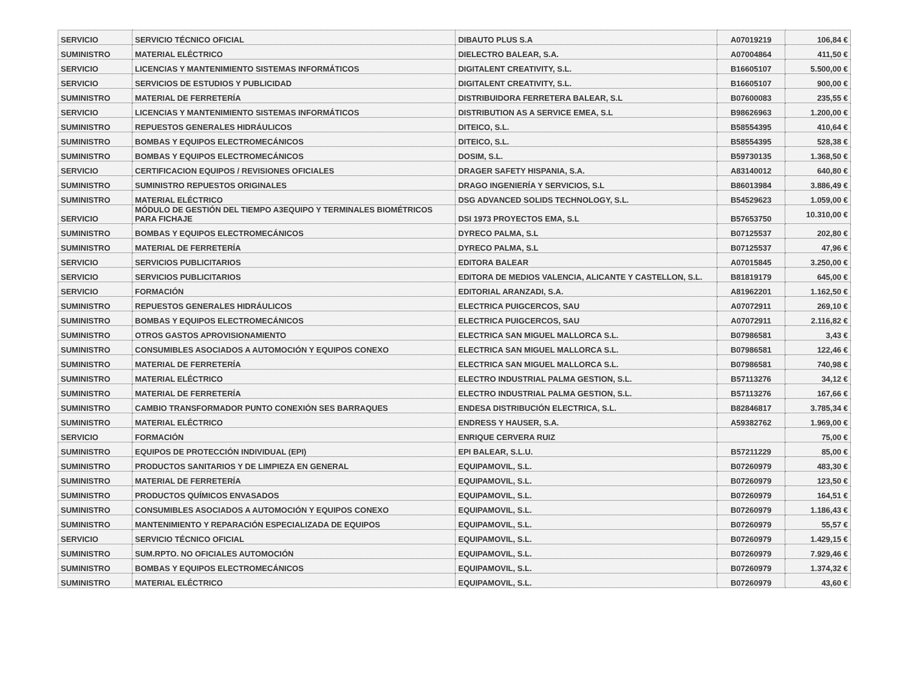| SERVICIO | SERVICIO TÉCNICO OFICIAL | DIBAUTO PLUS S.A | A07019219 | 106,84 € |
| SUMINISTRO | MATERIAL ELÉCTRICO | DIELECTRO BALEAR, S.A. | A07004864 | 411,50 € |
| SERVICIO | LICENCIAS Y MANTENIMIENTO SISTEMAS INFORMÁTICOS | DIGITALENT CREATIVITY, S.L. | B16605107 | 5.500,00 € |
| SERVICIO | SERVICIOS DE ESTUDIOS Y PUBLICIDAD | DIGITALENT CREATIVITY, S.L. | B16605107 | 900,00 € |
| SUMINISTRO | MATERIAL DE FERRETERÍA | DISTRIBUIDORA FERRETERA BALEAR, S.L | B07600083 | 235,55 € |
| SERVICIO | LICENCIAS Y MANTENIMIENTO SISTEMAS INFORMÁTICOS | DISTRIBUTION AS A SERVICE EMEA, S.L | B98626963 | 1.200,00 € |
| SUMINISTRO | REPUESTOS GENERALES HIDRÁULICOS | DITEICO, S.L. | B58554395 | 410,64 € |
| SUMINISTRO | BOMBAS Y EQUIPOS ELECTROMECÁNICOS | DITEICO, S.L. | B58554395 | 528,38 € |
| SUMINISTRO | BOMBAS Y EQUIPOS ELECTROMECÁNICOS | DOSIM, S.L. | B59730135 | 1.368,50 € |
| SERVICIO | CERTIFICACION EQUIPOS / REVISIONES OFICIALES | DRAGER SAFETY HISPANIA, S.A. | A83140012 | 640,80 € |
| SUMINISTRO | SUMINISTRO REPUESTOS ORIGINALES | DRAGO INGENIERÍA Y SERVICIOS, S.L | B86013984 | 3.886,49 € |
| SUMINISTRO | MATERIAL ELÉCTRICO | DSG ADVANCED SOLIDS TECHNOLOGY, S.L. | B54529623 | 1.059,00 € |
| SERVICIO | MÓDULO DE GESTIÓN DEL TIEMPO A3EQUIPO Y TERMINALES BIOMÉTRICOS PARA FICHAJE | DSI 1973 PROYECTOS EMA, S.L | B57653750 | 10.310,00 € |
| SUMINISTRO | BOMBAS Y EQUIPOS ELECTROMECÁNICOS | DYRECO PALMA, S.L | B07125537 | 202,80 € |
| SUMINISTRO | MATERIAL DE FERRETERÍA | DYRECO PALMA, S.L | B07125537 | 47,96 € |
| SERVICIO | SERVICIOS PUBLICITARIOS | EDITORA BALEAR | A07015845 | 3.250,00 € |
| SERVICIO | SERVICIOS PUBLICITARIOS | EDITORA DE MEDIOS VALENCIA, ALICANTE Y CASTELLON, S.L. | B81819179 | 645,00 € |
| SERVICIO | FORMACIÓN | EDITORIAL ARANZADI, S.A. | A81962201 | 1.162,50 € |
| SUMINISTRO | REPUESTOS GENERALES HIDRÁULICOS | ELECTRICA PUIGCERCOS, SAU | A07072911 | 269,10 € |
| SUMINISTRO | BOMBAS Y EQUIPOS ELECTROMECÁNICOS | ELECTRICA PUIGCERCOS, SAU | A07072911 | 2.116,82 € |
| SUMINISTRO | OTROS GASTOS APROVISIONAMIENTO | ELECTRICA SAN MIGUEL MALLORCA S.L. | B07986581 | 3,43 € |
| SUMINISTRO | CONSUMIBLES ASOCIADOS A AUTOMOCIÓN Y EQUIPOS CONEXO | ELECTRICA SAN MIGUEL MALLORCA S.L. | B07986581 | 122,46 € |
| SUMINISTRO | MATERIAL DE FERRETERÍA | ELECTRICA SAN MIGUEL MALLORCA S.L. | B07986581 | 740,98 € |
| SUMINISTRO | MATERIAL ELÉCTRICO | ELECTRO INDUSTRIAL PALMA GESTION, S.L. | B57113276 | 34,12 € |
| SUMINISTRO | MATERIAL DE FERRETERÍA | ELECTRO INDUSTRIAL PALMA GESTION, S.L. | B57113276 | 167,66 € |
| SUMINISTRO | CAMBIO TRANSFORMADOR PUNTO CONEXIÓN SES BARRAQUES | ENDESA DISTRIBUCIÓN ELECTRICA, S.L. | B82846817 | 3.785,34 € |
| SUMINISTRO | MATERIAL ELÉCTRICO | ENDRESS Y HAUSER, S.A. | A59382762 | 1.969,00 € |
| SERVICIO | FORMACIÓN | ENRIQUE CERVERA RUIZ | | 75,00 € |
| SUMINISTRO | EQUIPOS DE PROTECCIÓN INDIVIDUAL (EPI) | EPI BALEAR, S.L.U. | B57211229 | 85,00 € |
| SUMINISTRO | PRODUCTOS SANITARIOS Y DE LIMPIEZA EN GENERAL | EQUIPAMOVIL, S.L. | B07260979 | 483,30 € |
| SUMINISTRO | MATERIAL DE FERRETERÍA | EQUIPAMOVIL, S.L. | B07260979 | 123,50 € |
| SUMINISTRO | PRODUCTOS QUÍMICOS ENVASADOS | EQUIPAMOVIL, S.L. | B07260979 | 164,51 € |
| SUMINISTRO | CONSUMIBLES ASOCIADOS A AUTOMOCIÓN Y EQUIPOS CONEXO | EQUIPAMOVIL, S.L. | B07260979 | 1.186,43 € |
| SUMINISTRO | MANTENIMIENTO Y REPARACIÓN ESPECIALIZADA DE EQUIPOS | EQUIPAMOVIL, S.L. | B07260979 | 55,57 € |
| SERVICIO | SERVICIO TÉCNICO OFICIAL | EQUIPAMOVIL, S.L. | B07260979 | 1.429,15 € |
| SUMINISTRO | SUM.RPTO. NO OFICIALES AUTOMOCIÓN | EQUIPAMOVIL, S.L. | B07260979 | 7.929,46 € |
| SUMINISTRO | BOMBAS Y EQUIPOS ELECTROMECÁNICOS | EQUIPAMOVIL, S.L. | B07260979 | 1.374,32 € |
| SUMINISTRO | MATERIAL ELÉCTRICO | EQUIPAMOVIL, S.L. | B07260979 | 43,60 € |